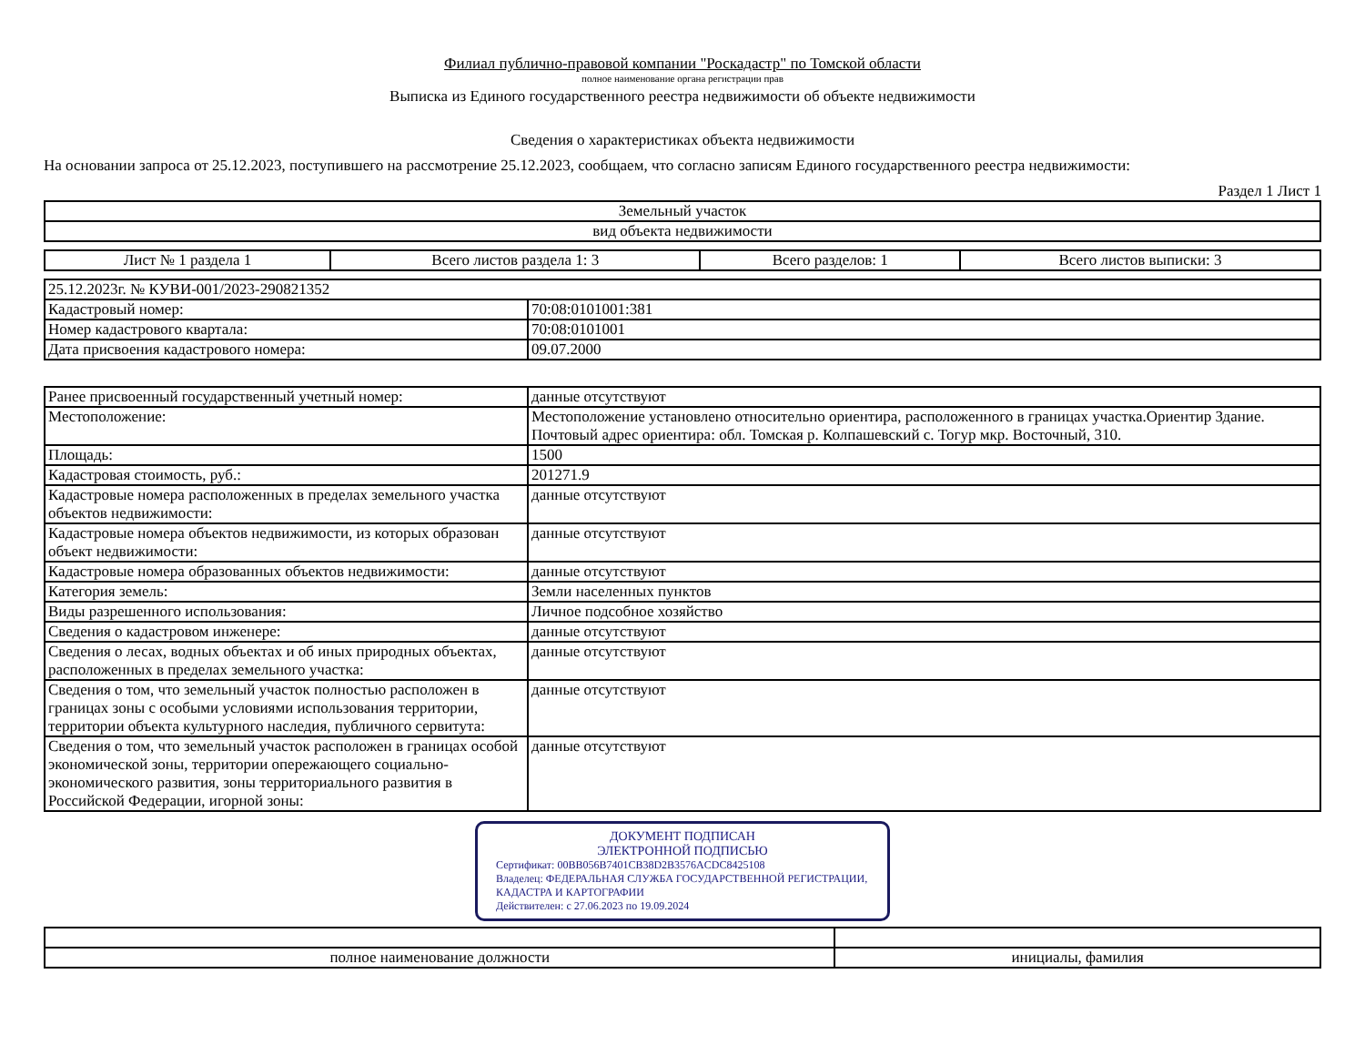Филиал публично-правовой компании "Роскадастр" по Томской области
полное наименование органа регистрации прав
Выписка из Единого государственного реестра недвижимости об объекте недвижимости
Сведения о характеристиках объекта недвижимости
На основании запроса от 25.12.2023, поступившего на рассмотрение 25.12.2023, сообщаем, что согласно записям Единого государственного реестра недвижимости:
Раздел 1 Лист 1
| Земельный участок |
| вид объекта недвижимости |
| Лист № 1 раздела 1 | Всего листов раздела 1: 3 | Всего разделов: 1 | Всего листов выписки: 3 |
| 25.12.2023г. № КУВИ-001/2023-290821352 | |
| Кадастровый номер: | 70:08:0101001:381 |
| Номер кадастрового квартала: | 70:08:0101001 |
| Дата присвоения кадастрового номера: | 09.07.2000 |
| Ранее присвоенный государственный учетный номер: | данные отсутствуют |
| Местоположение: | Местоположение установлено относительно ориентира, расположенного в границах участка.Ориентир Здание. Почтовый адрес ориентира: обл. Томская р. Колпашевский с. Тогур мкр. Восточный, 310. |
| Площадь: | 1500 |
| Кадастровая стоимость, руб.: | 201271.9 |
| Кадастровые номера расположенных в пределах земельного участка объектов недвижимости: | данные отсутствуют |
| Кадастровые номера объектов недвижимости, из которых образован объект недвижимости: | данные отсутствуют |
| Кадастровые номера образованных объектов недвижимости: | данные отсутствуют |
| Категория земель: | Земли населенных пунктов |
| Виды разрешенного использования: | Личное подсобное хозяйство |
| Сведения о кадастровом инженере: | данные отсутствуют |
| Сведения о лесах, водных объектах и об иных природных объектах, расположенных в пределах земельного участка: | данные отсутствуют |
| Сведения о том, что земельный участок полностью расположен в границах зоны с особыми условиями использования территории, территории объекта культурного наследия, публичного сервитута: | данные отсутствуют |
| Сведения о том, что земельный участок расположен в границах особой экономической зоны, территории опережающего социально-экономического развития, зоны территориального развития в Российской Федерации, игорной зоны: | данные отсутствуют |
ДОКУМЕНТ ПОДПИСАН
ЭЛЕКТРОННОЙ ПОДПИСЬЮ
Сертификат: 00BB056B7401CB38D2B3576ACDC8425108
Владелец: ФЕДЕРАЛЬНАЯ СЛУЖБА ГОСУДАРСТВЕННОЙ РЕГИСТРАЦИИ, КАДАСТРА И КАРТОГРАФИИ
Действителен: с 27.06.2023 по 19.09.2024
| полное наименование должности | инициалы, фамилия |